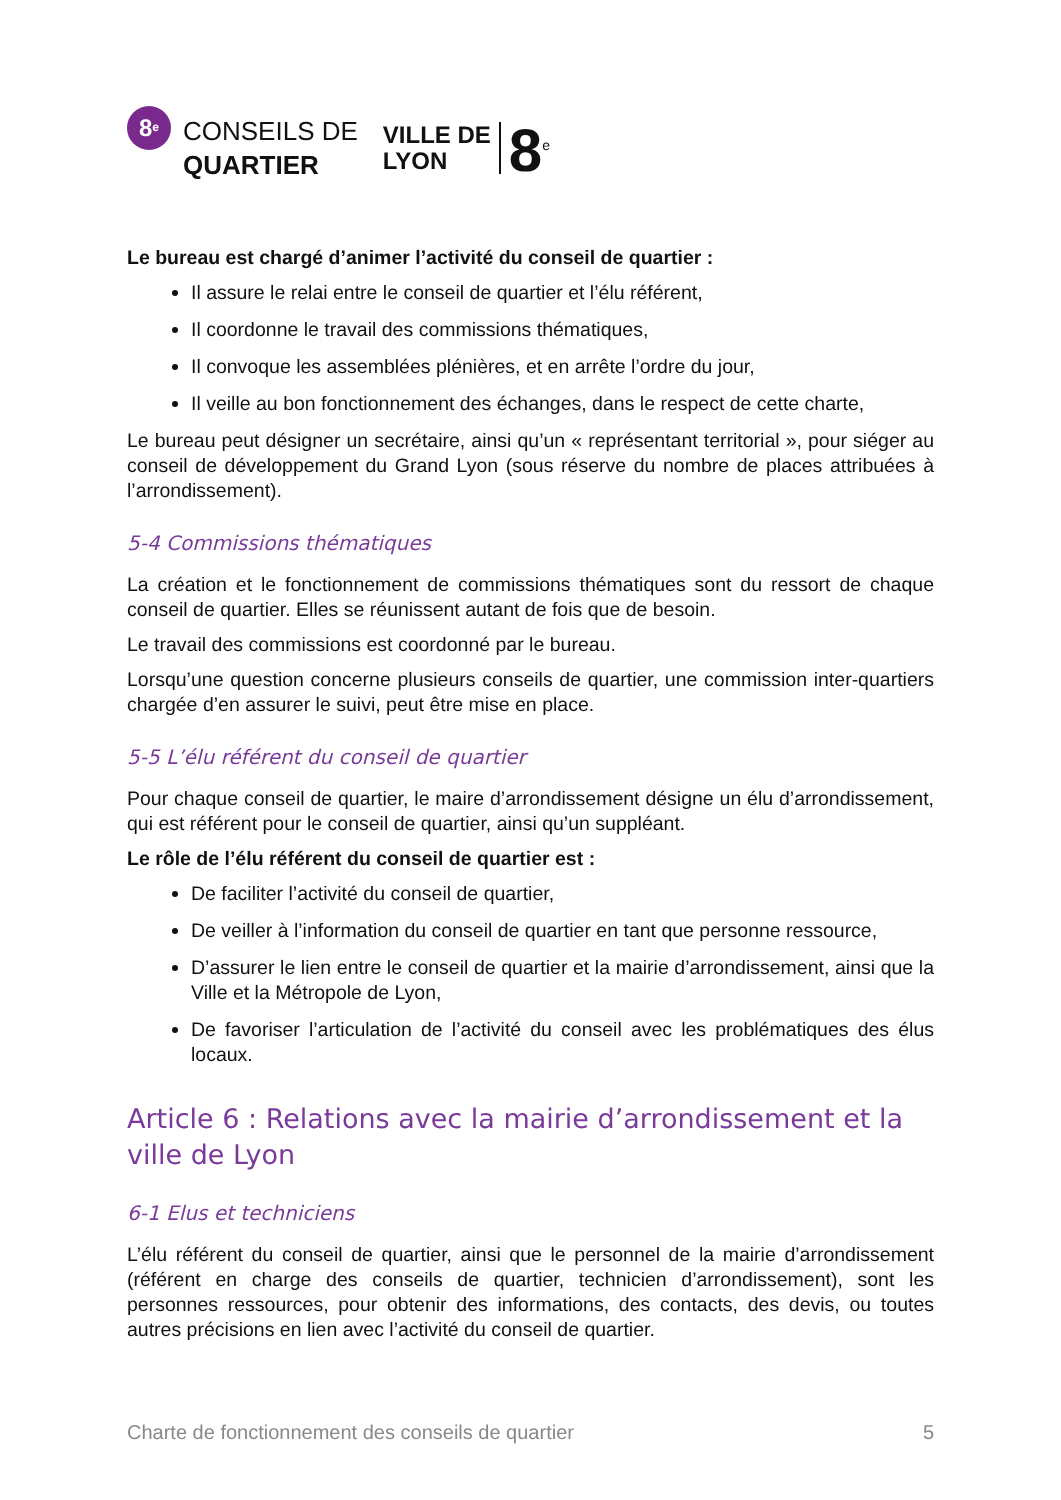8<sup>e</sup>
CONSEILS DE
QUARTIER
VILLE DE
LYON
8<sup>e</sup>
Le bureau est chargé d’animer l’activité du conseil de quartier :
Il assure le relai entre le conseil de quartier et l’élu référent,
Il coordonne le travail des commissions thématiques,
Il convoque les assemblées plénières, et en arrête l’ordre du jour,
Il veille au bon fonctionnement des échanges, dans le respect de cette charte,
Le bureau peut désigner un secrétaire, ainsi qu’un « représentant territorial », pour siéger au conseil de développement du Grand Lyon (sous réserve du nombre de places attribuées à l’arrondissement).
5-4 Commissions thématiques
La création et le fonctionnement de commissions thématiques sont du ressort de chaque conseil de quartier. Elles se réunissent autant de fois que de besoin.
Le travail des commissions est coordonné par le bureau.
Lorsqu’une question concerne plusieurs conseils de quartier, une commission inter-quartiers chargée d’en assurer le suivi, peut être mise en place.
5-5 L’élu référent du conseil de quartier
Pour chaque conseil de quartier, le maire d’arrondissement désigne un élu d’arrondissement, qui est référent pour le conseil de quartier, ainsi qu’un suppléant.
Le rôle de l’élu référent du conseil de quartier est :
De faciliter l’activité du conseil de quartier,
De veiller à l’information du conseil de quartier en tant que personne ressource,
D’assurer le lien entre le conseil de quartier et la mairie d’arrondissement, ainsi que la Ville et la Métropole de Lyon,
De favoriser l’articulation de l’activité du conseil avec les problématiques des élus locaux.
Article 6 : Relations avec la mairie d’arrondissement et la ville de Lyon
6-1 Elus et techniciens
L’élu référent du conseil de quartier, ainsi que le personnel de la mairie d’arrondissement (référent en charge des conseils de quartier, technicien d’arrondissement), sont les personnes ressources, pour obtenir des informations, des contacts, des devis, ou toutes autres précisions en lien avec l’activité du conseil de quartier.
Charte de fonctionnement des conseils de quartier 5